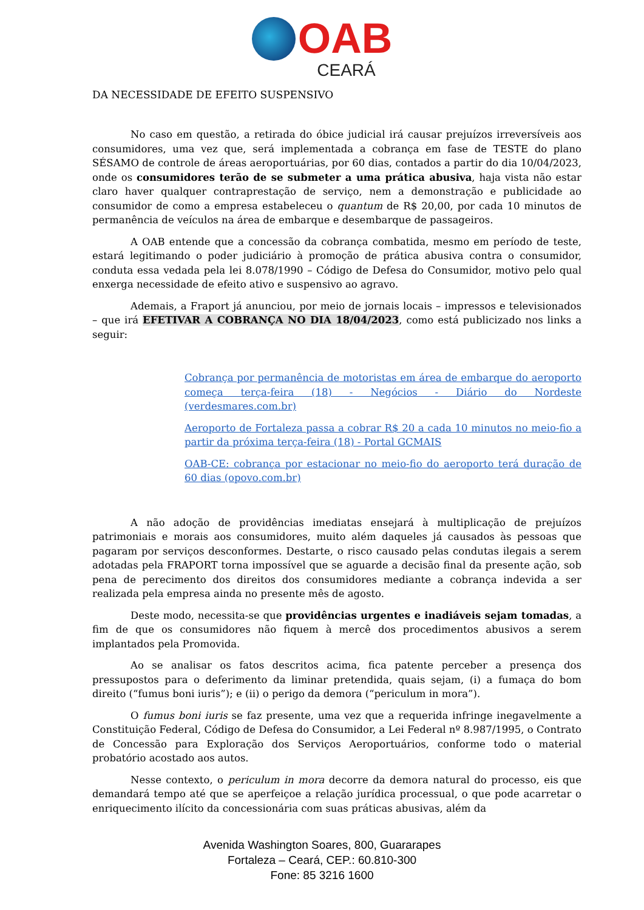OAB
CEARÁ
DA NECESSIDADE DE EFEITO SUSPENSIVO
No caso em questão, a retirada do óbice judicial irá causar prejuízos irreversíveis aos consumidores, uma vez que, será implementada a cobrança em fase de TESTE do plano SÉSAMO de controle de áreas aeroportuárias, por 60 dias, contados a partir do dia 10/04/2023, onde os consumidores terão de se submeter a uma prática abusiva, haja vista não estar claro haver qualquer contraprestação de serviço, nem a demonstração e publicidade ao consumidor de como a empresa estabeleceu o quantum de R$ 20,00, por cada 10 minutos de permanência de veículos na área de embarque e desembarque de passageiros.
A OAB entende que a concessão da cobrança combatida, mesmo em período de teste, estará legitimando o poder judiciário à promoção de prática abusiva contra o consumidor, conduta essa vedada pela lei 8.078/1990 – Código de Defesa do Consumidor, motivo pelo qual enxerga necessidade de efeito ativo e suspensivo ao agravo.
Ademais, a Fraport já anunciou, por meio de jornais locais – impressos e televisionados – que irá EFETIVAR A COBRANÇA NO DIA 18/04/2023, como está publicizado nos links a seguir:
Cobrança por permanência de motoristas em área de embarque do aeroporto começa terça-feira (18) - Negócios - Diário do Nordeste (verdesmares.com.br)
Aeroporto de Fortaleza passa a cobrar R$ 20 a cada 10 minutos no meio-fio a partir da próxima terça-feira (18) - Portal GCMAIS
OAB-CE: cobrança por estacionar no meio-fio do aeroporto terá duração de 60 dias (opovo.com.br)
A não adoção de providências imediatas ensejará à multiplicação de prejuízos patrimoniais e morais aos consumidores, muito além daqueles já causados às pessoas que pagaram por serviços desconformes. Destarte, o risco causado pelas condutas ilegais a serem adotadas pela FRAPORT torna impossível que se aguarde a decisão final da presente ação, sob pena de perecimento dos direitos dos consumidores mediante a cobrança indevida a ser realizada pela empresa ainda no presente mês de agosto.
Deste modo, necessita-se que providências urgentes e inadiáveis sejam tomadas, a fim de que os consumidores não fiquem à mercê dos procedimentos abusivos a serem implantados pela Promovida.
Ao se analisar os fatos descritos acima, fica patente perceber a presença dos pressupostos para o deferimento da liminar pretendida, quais sejam, (i) a fumaça do bom direito (“fumus boni iuris”); e (ii) o perigo da demora (“periculum in mora”).
O fumus boni iuris se faz presente, uma vez que a requerida infringe inegavelmente a Constituição Federal, Código de Defesa do Consumidor, a Lei Federal nº 8.987/1995, o Contrato de Concessão para Exploração dos Serviços Aeroportuários, conforme todo o material probatório acostado aos autos.
Nesse contexto, o periculum in mora decorre da demora natural do processo, eis que demandará tempo até que se aperfeiçoe a relação jurídica processual, o que pode acarretar o enriquecimento ilícito da concessionária com suas práticas abusivas, além da
Avenida Washington Soares, 800, Guararapes
Fortaleza – Ceará, CEP.: 60.810-300
Fone: 85 3216 1600